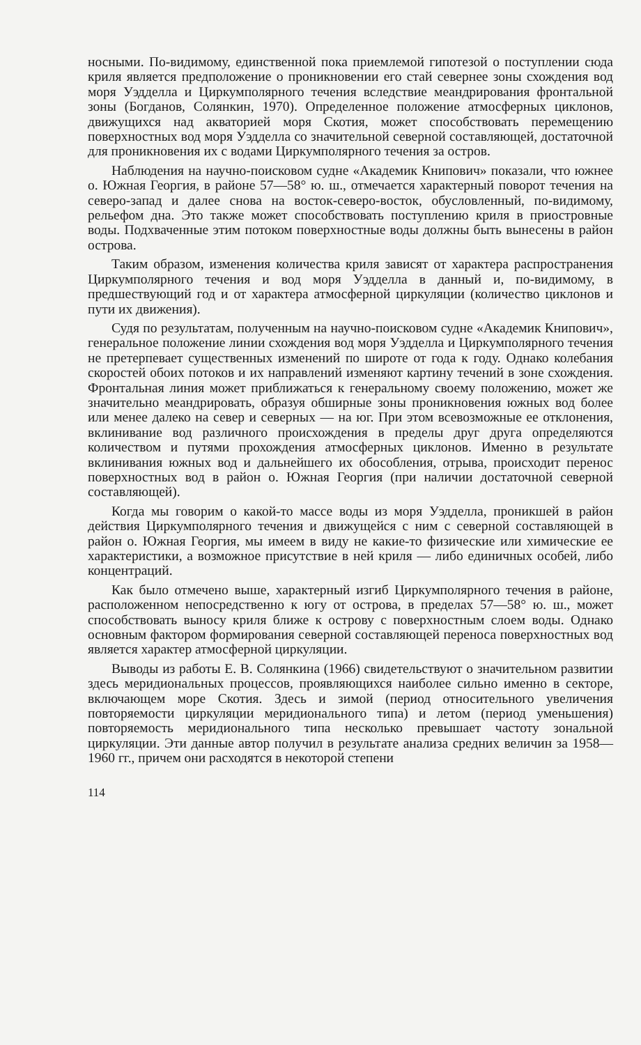носными. По-видимому, единственной пока приемлемой гипотезой о поступлении сюда криля является предположение о проникновении его стай севернее зоны схождения вод моря Уэдделла и Циркумполярного течения вследствие меандрирования фронтальной зоны (Богданов, Солянкин, 1970). Определенное положение атмосферных циклонов, движущихся над акваторией моря Скотия, может способствовать перемещению поверхностных вод моря Уэдделла со значительной северной составляющей, достаточной для проникновения их с водами Циркумполярного течения за остров.
Наблюдения на научно-поисковом судне «Академик Книпович» показали, что южнее о. Южная Георгия, в районе 57—58° ю. ш., отмечается характерный поворот течения на северо-запад и далее снова на восток-северо-восток, обусловленный, по-видимому, рельефом дна. Это также может способствовать поступлению криля в приостровные воды. Подхваченные этим потоком поверхностные воды должны быть вынесены в район острова.
Таким образом, изменения количества криля зависят от характера распространения Циркумполярного течения и вод моря Уэдделла в данный и, по-видимому, в предшествующий год и от характера атмосферной циркуляции (количество циклонов и пути их движения).
Судя по результатам, полученным на научно-поисковом судне «Академик Книпович», генеральное положение линии схождения вод моря Уэдделла и Циркумполярного течения не претерпевает существенных изменений по широте от года к году. Однако колебания скоростей обоих потоков и их направлений изменяют картину течений в зоне схождения. Фронтальная линия может приближаться к генеральному своему положению, может же значительно меандрировать, образуя обширные зоны проникновения южных вод более или менее далеко на север и северных — на юг. При этом всевозможные ее отклонения, вклинивание вод различного происхождения в пределы друг друга определяются количеством и путями прохождения атмосферных циклонов. Именно в результате вклинивания южных вод и дальнейшего их обособления, отрыва, происходит перенос поверхностных вод в район о. Южная Георгия (при наличии достаточной северной составляющей).
Когда мы говорим о какой-то массе воды из моря Уэдделла, проникшей в район действия Циркумполярного течения и движущейся с ним с северной составляющей в район о. Южная Георгия, мы имеем в виду не какие-то физические или химические ее характеристики, а возможное присутствие в ней криля — либо единичных особей, либо концентраций.
Как было отмечено выше, характерный изгиб Циркумполярного течения в районе, расположенном непосредственно к югу от острова, в пределах 57—58° ю. ш., может способствовать выносу криля ближе к острову с поверхностным слоем воды. Однако основным фактором формирования северной составляющей переноса поверхностных вод является характер атмосферной циркуляции.
Выводы из работы Е. В. Солянкина (1966) свидетельствуют о значительном развитии здесь меридиональных процессов, проявляющихся наиболее сильно именно в секторе, включающем море Скотия. Здесь и зимой (период относительного увеличения повторяемости циркуляции меридионального типа) и летом (период уменьшения) повторяемость меридионального типа несколько превышает частоту зональной циркуляции. Эти данные автор получил в результате анализа средних величин за 1958—1960 гг., причем они расходятся в некоторой степени
114